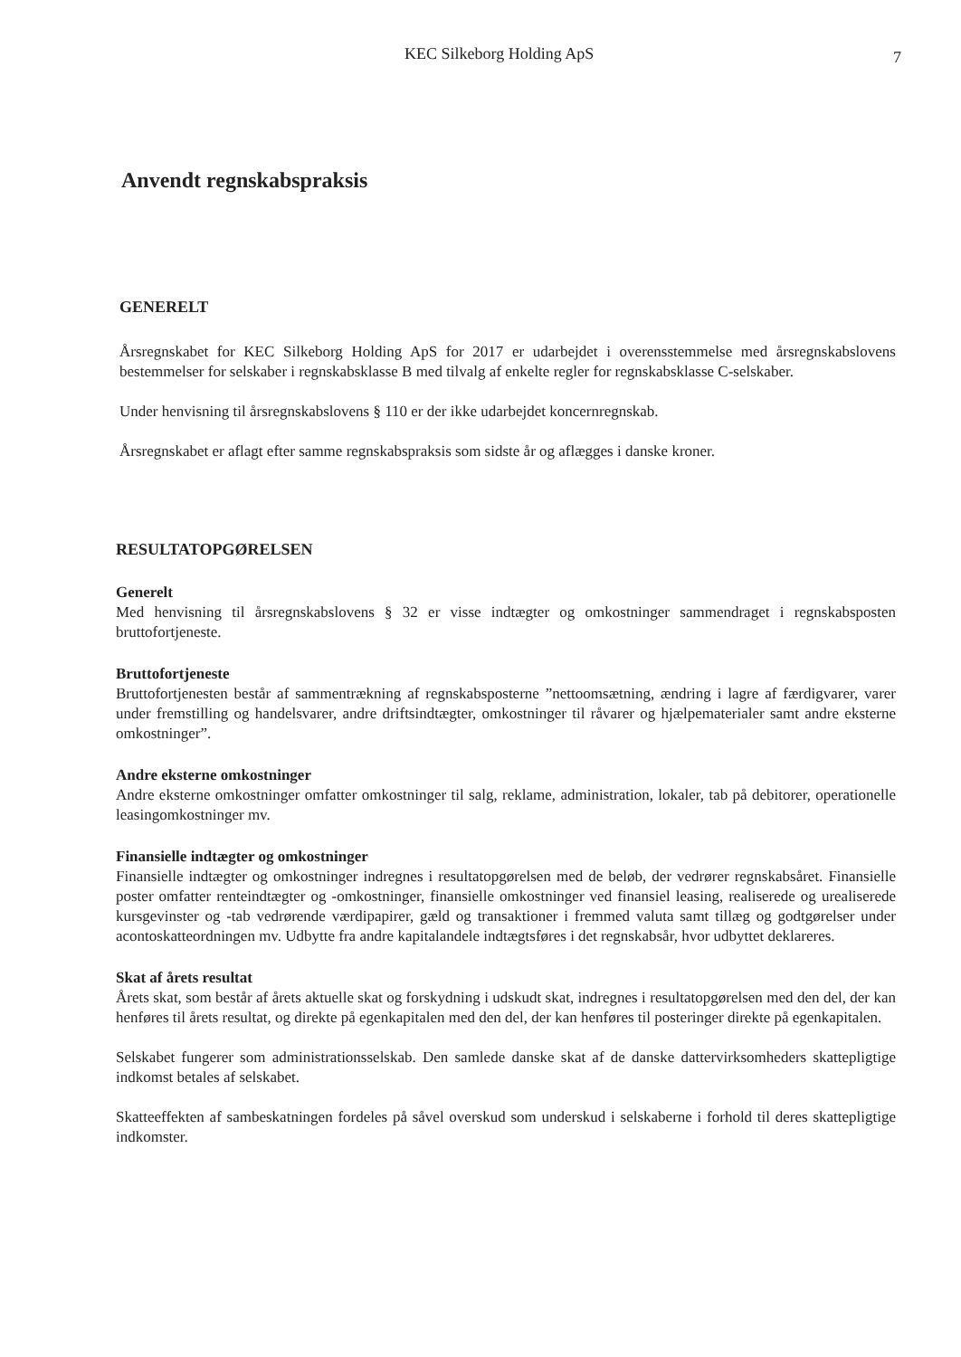KEC Silkeborg Holding ApS
7
Anvendt regnskabspraksis
GENERELT
Årsregnskabet for KEC Silkeborg Holding ApS for 2017 er udarbejdet i overensstemmelse med årsregnskabslovens bestemmelser for selskaber i regnskabsklasse B med tilvalg af enkelte regler for regnskabsklasse C-selskaber.
Under henvisning til årsregnskabslovens § 110 er der ikke udarbejdet koncernregnskab.
Årsregnskabet er aflagt efter samme regnskabspraksis som sidste år og aflægges i danske kroner.
RESULTATOPGØRELSEN
Generelt
Med henvisning til årsregnskabslovens § 32 er visse indtægter og omkostninger sammendraget i regnskabsposten bruttofortjeneste.
Bruttofortjeneste
Bruttofortjenesten består af sammentrækning af regnskabsposterne ”nettoomsætning, ændring i lagre af færdigvarer, varer under fremstilling og handelsvarer, andre driftsindtægter, omkostninger til råvarer og hjælpematerialer samt andre eksterne omkostninger”.
Andre eksterne omkostninger
Andre eksterne omkostninger omfatter omkostninger til salg, reklame, administration, lokaler, tab på debitorer, operationelle leasingomkostninger mv.
Finansielle indtægter og omkostninger
Finansielle indtægter og omkostninger indregnes i resultatopgørelsen med de beløb, der vedrører regnskabsåret. Finansielle poster omfatter renteindtægter og -omkostninger, finansielle omkostninger ved finansiel leasing, realiserede og urealiserede kursgevinster og -tab vedrørende værdipapirer, gæld og transaktioner i fremmed valuta samt tillæg og godtgørelser under acontoskatteordningen mv. Udbytte fra andre kapitalandele indtægtsføres i det regnskabsår, hvor udbyttet deklareres.
Skat af årets resultat
Årets skat, som består af årets aktuelle skat og forskydning i udskudt skat, indregnes i resultatopgørelsen med den del, der kan henføres til årets resultat, og direkte på egenkapitalen med den del, der kan henføres til posteringer direkte på egenkapitalen.
Selskabet fungerer som administrationsselskab. Den samlede danske skat af de danske dattervirksomheders skattepligtige indkomst betales af selskabet.
Skatteeffekten af sambeskatningen fordeles på såvel overskud som underskud i selskaberne i forhold til deres skattepligtige indkomster.